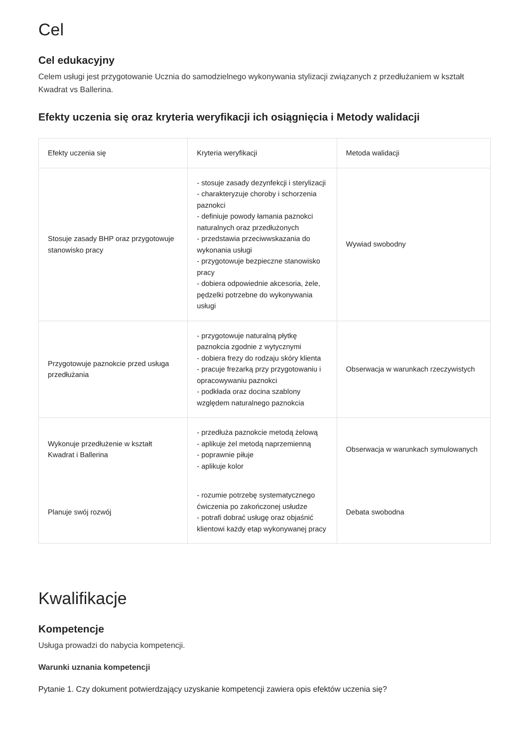Cel
Cel edukacyjny
Celem usługi jest przygotowanie Ucznia do samodzielnego wykonywania stylizacji związanych z przedłużaniem w kształt Kwadrat vs Ballerina.
Efekty uczenia się oraz kryteria weryfikacji ich osiągnięcia i Metody walidacji
| Efekty uczenia się | Kryteria weryfikacji | Metoda walidacji |
| --- | --- | --- |
| Stosuje zasady BHP oraz przygotowuje stanowisko pracy | - stosuje zasady dezynfekcji i sterylizacji - charakteryzuje choroby i schorzenia paznokci - definiuje powody łamania paznokci naturalnych oraz przedłużonych - przedstawia przeciwwskazania do wykonania usługi - przygotowuje bezpieczne stanowisko pracy - dobiera odpowiednie akcesoria, żele, pędzelki potrzebne do wykonywania usługi | Wywiad swobodny |
| Przygotowuje paznokcie przed usługa przedłużania | - przygotowuje naturalną płytkę paznokcia zgodnie z wytycznymi - dobiera frezy do rodzaju skóry klienta - pracuje frezarką przy przygotowaniu i opracowywaniu paznokci - podkłada oraz docina szablony względem naturalnego paznokcia | Obserwacja w warunkach rzeczywistych |
| Wykonuje przedłużenie w kształt Kwadrat i Ballerina | - przedłuża paznokcie metodą żelową - aplikuje żel metodą naprzemienną - poprawnie piłuje - aplikuje kolor | Obserwacja w warunkach symulowanych |
| Planuje swój rozwój | - rozumie potrzebę systematycznego ćwiczenia po zakończonej usłudze - potrafi dobrać usługę oraz objaśnić klientowi każdy etap wykonywanej pracy | Debata swobodna |
Kwalifikacje
Kompetencje
Usługa prowadzi do nabycia kompetencji.
Warunki uznania kompetencji
Pytanie 1. Czy dokument potwierdzający uzyskanie kompetencji zawiera opis efektów uczenia się?